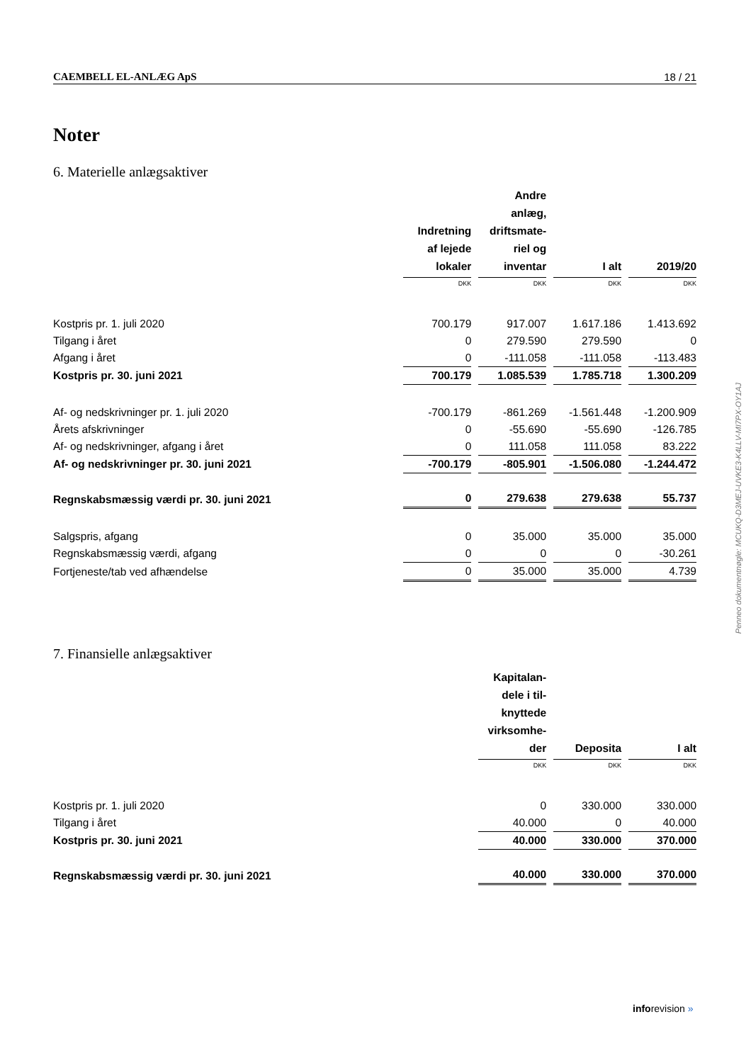CAEMBELL EL-ANLÆG ApS 18 / 21
Noter
6. Materielle anlægsaktiver
| | Indretning af lejede lokaler | Andre anlæg, driftsmate- riel og inventar | I alt | 2019/20 |
| | DKK | DKK | DKK | DKK |
| Kostpris pr. 1. juli 2020 | 700.179 | 917.007 | 1.617.186 | 1.413.692 |
| Tilgang i året | 0 | 279.590 | 279.590 | 0 |
| Afgang i året | 0 | -111.058 | -111.058 | -113.483 |
| Kostpris pr. 30. juni 2021 | 700.179 | 1.085.539 | 1.785.718 | 1.300.209 |
| Af- og nedskrivninger pr. 1. juli 2020 | -700.179 | -861.269 | -1.561.448 | -1.200.909 |
| Årets afskrivninger | 0 | -55.690 | -55.690 | -126.785 |
| Af- og nedskrivninger, afgang i året | 0 | 111.058 | 111.058 | 83.222 |
| Af- og nedskrivninger pr. 30. juni 2021 | -700.179 | -805.901 | -1.506.080 | -1.244.472 |
| Regnskabsmæssig værdi pr. 30. juni 2021 | 0 | 279.638 | 279.638 | 55.737 |
| Salgspris, afgang | 0 | 35.000 | 35.000 | 35.000 |
| Regnskabsmæssig værdi, afgang | 0 | 0 | 0 | -30.261 |
| Fortjeneste/tab ved afhændelse | 0 | 35.000 | 35.000 | 4.739 |
7. Finansielle anlægsaktiver
| | Kapitalan- dele i til- knyttede virksomhe- der | Deposita | I alt |
| | DKK | DKK | DKK |
| Kostpris pr. 1. juli 2020 | 0 | 330.000 | 330.000 |
| Tilgang i året | 40.000 | 0 | 40.000 |
| Kostpris pr. 30. juni 2021 | 40.000 | 330.000 | 370.000 |
| Regnskabsmæssig værdi pr. 30. juni 2021 | 40.000 | 330.000 | 370.000 |
Penneo dokumentnøgle: MCUKQ-D3MEJ-UVKE3-K4LLV-MI7PX-OY1AJ
inforevision »